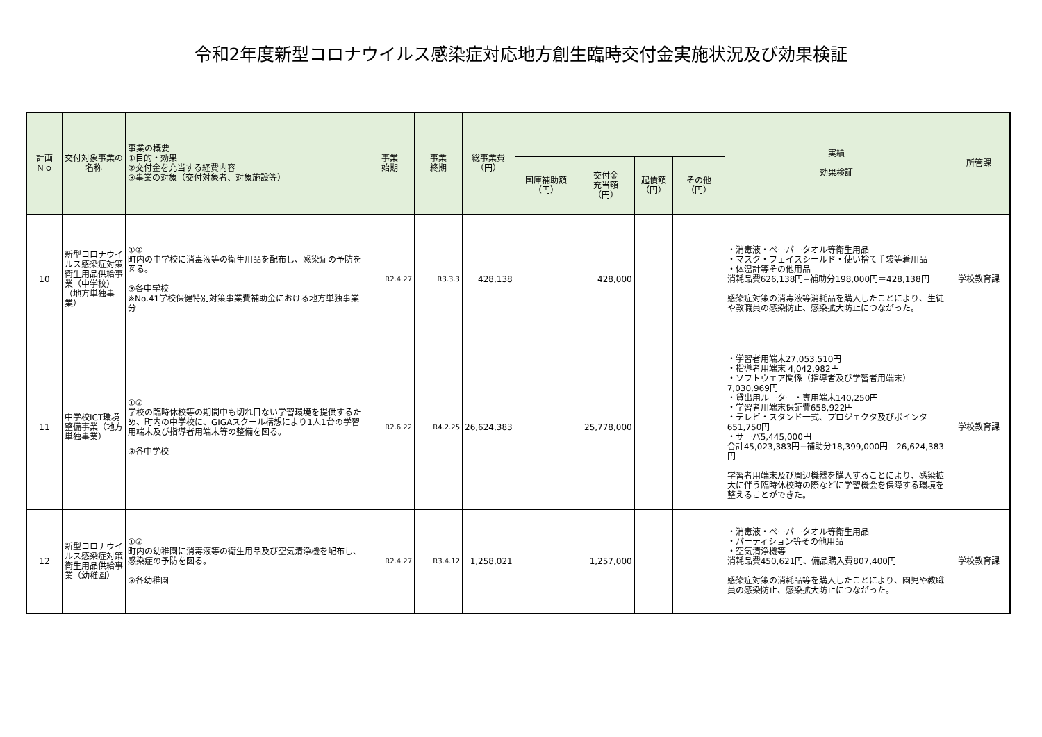令和2年度新型コロナウイルス感染症対応地方創生臨時交付金実施状況及び効果検証
| 計画 Ｎｏ | 交付対象事業の名称 | 事業の概要 ①目的・効果 ②交付金を充当する経費内容 ③事業の対象（交付対象者、対象施設等） | 事業 始期 | 事業 終期 | 総事業費 （円） | | | | | 実績 効果検証 | 所管課 |
| --- | --- | --- | --- | --- | --- | --- | --- | --- | --- | --- | --- |
| | | | | | | 国庫補助額 （円） | 交付金 充当額 （円） | 起債額 （円） | その他 （円） | | |
| 10 | 新型コロナウイルス感染症対策衛生用品供給事業（中学校）（地方単独事業） | ①② 町内の中学校に消毒液等の衛生用品を配布し、感染症の予防を図る。 ③各中学校 ※No.41学校保健特別対策事業費補助金における地方単独事業分 | R2.4.27 | R3.3.3 | 428,138 | － | 428,000 | － | － | ・消毒液・ペーパータオル等衛生用品 ・マスク・フェイスシールド・使い捨て手袋等着用品 ・体温計等その他用品 消耗品費626,138円−補助分198,000円＝428,138円 感染症対策の消毒液等消耗品を購入したことにより、生徒や教職員の感染防止、感染拡大防止につながった。 | 学校教育課 |
| 11 | 中学校ICT環境整備事業（地方単独事業） | ①② 学校の臨時休校等の期間中も切れ目ない学習環境を提供するため、町内の中学校に、GIGAスクール構想により1人1台の学習用端末及び指導者用端末等の整備を図る。 ③各中学校 | R2.6.22 | R4.2.25 | 26,624,383 | － | 25,778,000 | － | － | ・学習者用端末27,053,510円 ・指導者用端末 4,042,982円 ・ソフトウェア関係（指導者及び学習者用端末）7,030,969円 ・貸出用ルーター・専用端末140,250円 ・学習者用端末保証費658,922円 ・テレビ・スタンド一式、プロジェクタ及びポインタ651,750円 ・サーバ5,445,000円 合計45,023,383円−補助分18,399,000円＝26,624,383円 学習者用端末及び周辺機器を購入することにより、感染拡大に伴う臨時休校時の際などに学習機会を保障する環境を整えることができた。 | 学校教育課 |
| 12 | 新型コロナウイルス感染症対策衛生用品供給事業（幼稚園） | ①② 町内の幼稚園に消毒液等の衛生用品及び空気清浄機を配布し、感染症の予防を図る。 ③各幼稚園 | R2.4.27 | R3.4.12 | 1,258,021 | － | 1,257,000 | － | － | ・消毒液・ペーパータオル等衛生用品 ・パーティション等その他用品 ・空気清浄機等 消耗品費450,621円、備品購入費807,400円 感染症対策の消耗品等を購入したことにより、園児や教職員の感染防止、感染拡大防止につながった。 | 学校教育課 |